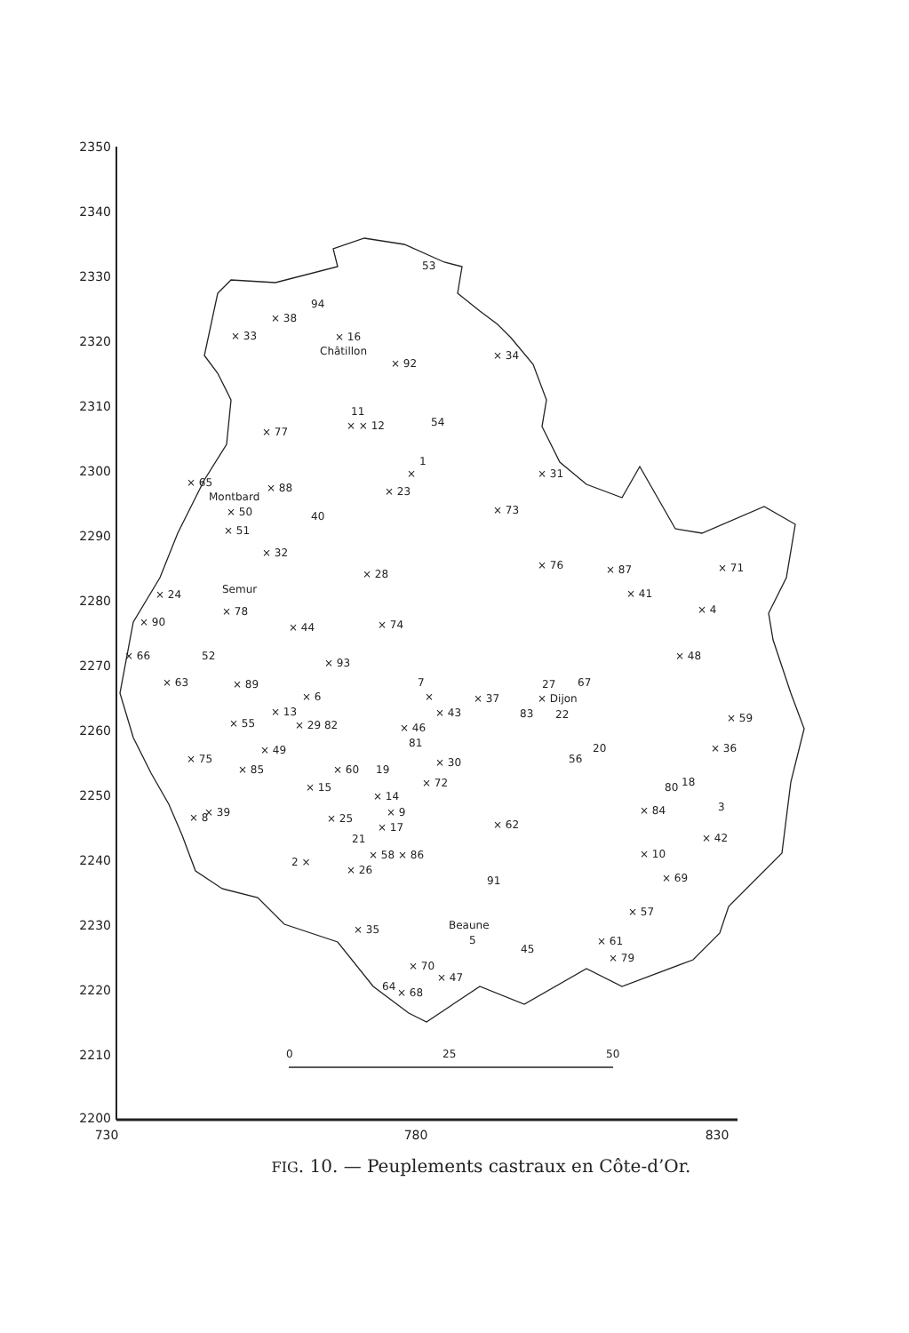2350
2340
2330
2320
2310
2300
2290
2280
2270
2260
2250
2240
2230
2220
2210
2200
730
780
830
0
25
50
53
94
× 38
× 33
× 16
Châtillon
× 92
× 34
11
× × 12
54
× 77
1
×
× 31
× 65
× 88
Montbard
× 23
× 50
40
× 73
× 51
× 32
× 76
× 87
× 71
× 28
× 24
Semur
× 78
× 41
× 4
× 90
× 44
× 74
× 66
52
× 93
× 48
× 63
× 89
7
27
67
× 6
×
× 37
× Dijon
× 13
× 43
83
22
× 59
× 55
× 29 82
× 46
81
× 49
× 36
20
56
× 75
× 85
× 60
19
× 30
× 72
× 15
80
18
× 14
× 9
× 84
3
× 39
× 8
× 25
× 62
× 17
21
× 42
× 58 × 86
2 ×
× 10
× 26
× 69
91
× 57
Beaune
5
× 35
45
× 61
× 79
× 70
× 47
64
× 68
FIG. 10. — Peuplements castraux en Côte-d’Or.